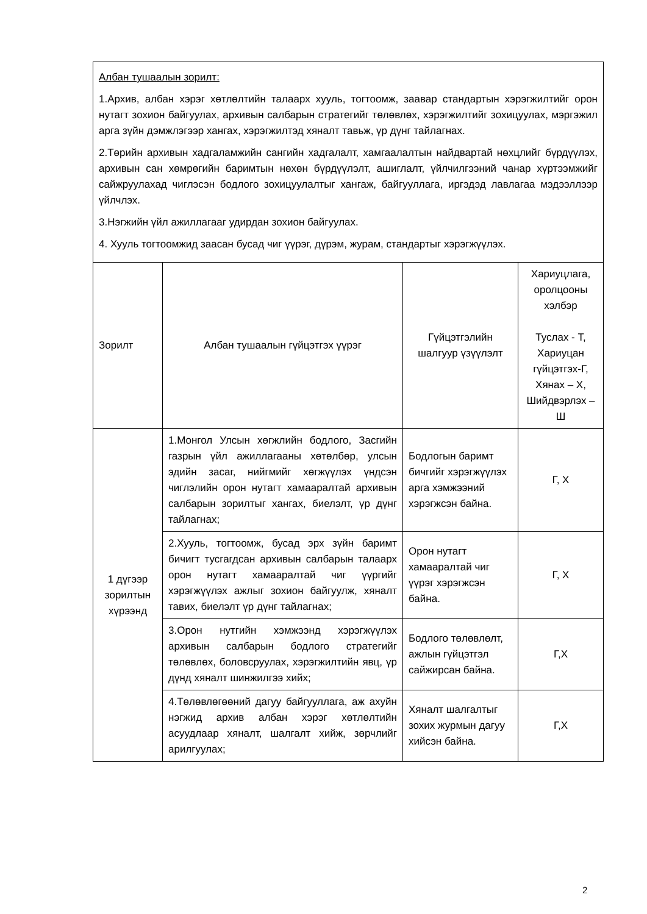| Албан тушаалын зорилт: 1.Архив, албан хэрэг хөтлөлтийн талаарх хууль, тогтоомж, заавар стандартын хэрэгжилтийг орон нутагт зохион байгуулах, архивын салбарын стратегийг төлөвлөх, хэрэгжилтийг зохицуулах, мэргэжил арга зүйн дэмжлэгээр хангах, хэрэгжилтэд хяналт тавьж, үр дүнг тайлагнах. 2.Төрийн архивын хадгаламжийн сангийн хадгалалт, хамгаалалтын найдвартай нөхцлийг бүрдүүлэх, архивын сан хөмрөгийн баримтын нөхөн бүрдүүлэлт, ашиглалт, үйлчилгээний чанар хүртээмжийг сайжруулахад чиглэсэн бодлого зохицуулалтыг хангаж, байгууллага, иргэдэд лавлагаа мэдээллээр үйлчлэх. 3.Нэгжийн үйл ажиллагааг удирдан зохион байгуулах. 4. Хууль тогтоомжид заасан бусад чиг үүрэг, дүрэм, журам, стандартыг хэрэгжүүлэх. | | | |
| Зорилт | Албан тушаалын гүйцэтгэх үүрэг | Гүйцэтгэлийн шалгуур үзүүлэлт | Хариуцлага, оролцооны хэлбэр Туслах - Т, Хариуцан гүйцэтгэх-Г, Хянах – Х, Шийдвэрлэх – Ш |
| 1 дүгээр зорилтын хүрээнд | 1.Монгол Улсын хөгжлийн бодлого, Засгийн газрын үйл ажиллагааны хөтөлбөр, улсын эдийн засаг, нийгмийг хөгжүүлэх үндсэн чиглэлийн орон нутагт хамааралтай архивын салбарын зорилтыг хангах, биелэлт, үр дүнг тайлагнах; | Бодлогын баримт бичгийг хэрэгжүүлэх арга хэмжээний хэрэгжсэн байна. | Г, Х |
| | 2.Хууль, тогтоомж, бусад эрх зүйн баримт бичигт тусгагдсан архивын салбарын талаарх орон нутагт хамааралтай чиг үүргийг хэрэгжүүлэх ажлыг зохион байгуулж, хяналт тавих, биелэлт үр дүнг тайлагнах; | Орон нутагт хамааралтай чиг үүрэг хэрэгжсэн байна. | Г, Х |
| | 3.Орон нутгийн хэмжээнд хэрэгжүүлэх архивын салбарын бодлого стратегийг төлөвлөх, боловсруулах, хэрэгжилтийн явц, үр дүнд хяналт шинжилгээ хийх; | Бодлого төлөвлөлт, ажлын гүйцэтгэл сайжирсан байна. | Г,Х |
| | 4.Төлөвлөгөөний дагуу байгууллага, аж ахуйн нэгжид архив албан хэрэг хөтлөлтийн асуудлаар хяналт, шалгалт хийж, зөрчлийг арилгуулах; | Хяналт шалгалтыг зохих журмын дагуу хийсэн байна. | Г,Х |
2